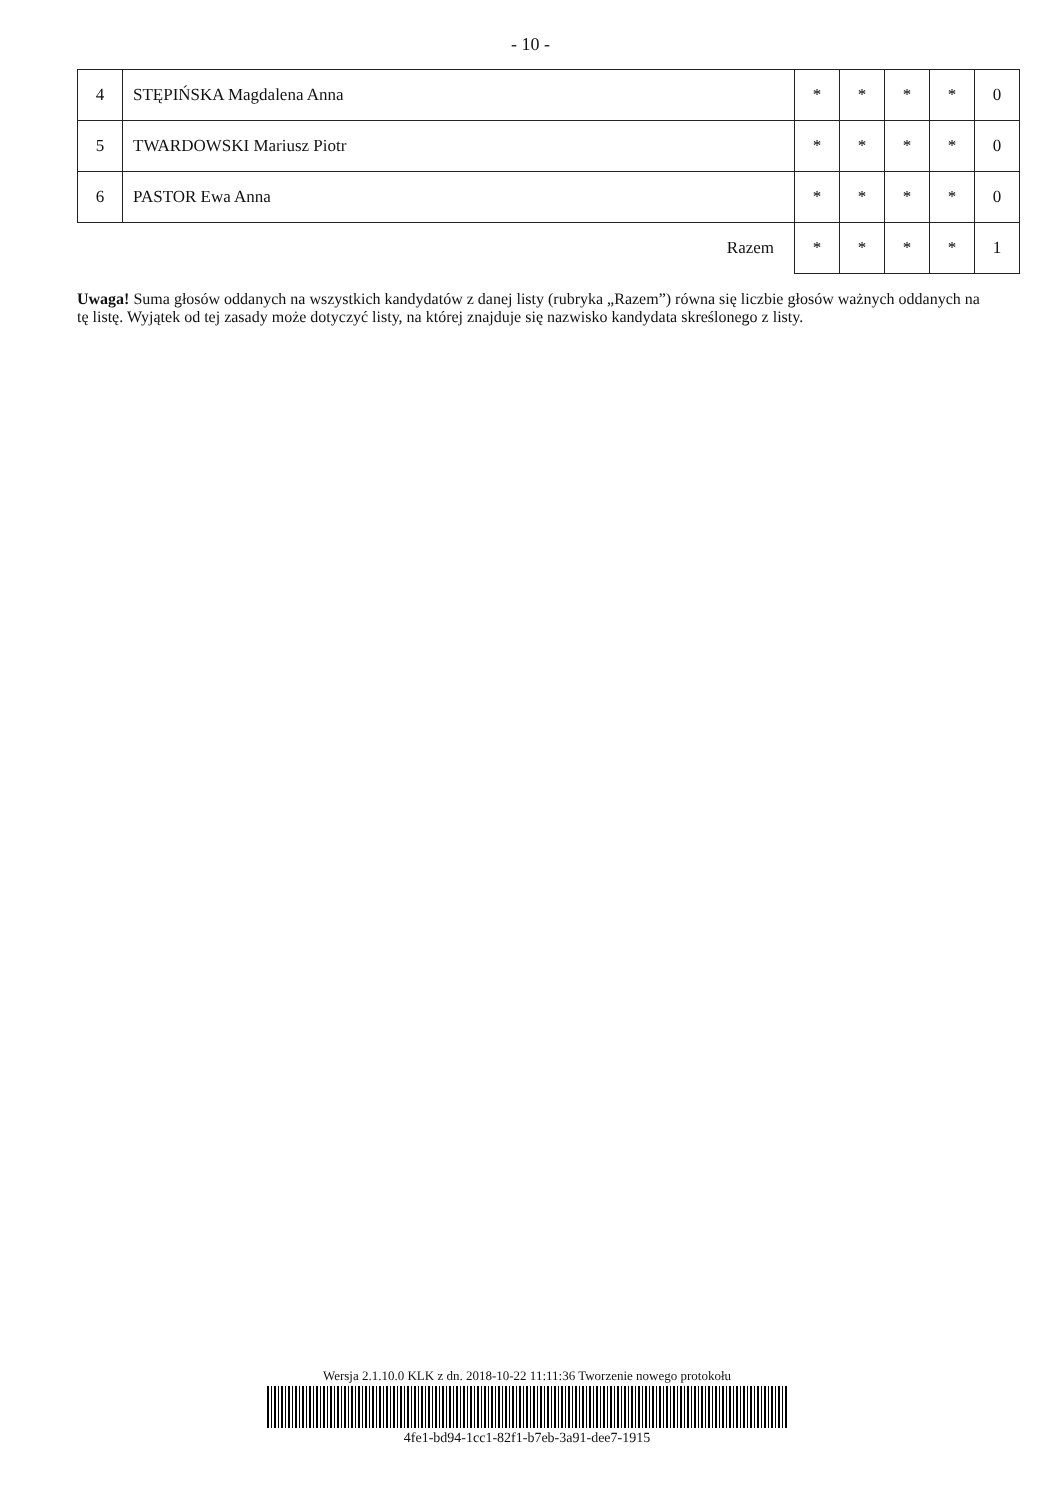- 10 -
| 4 | STĘPIŃSKA Magdalena Anna | * | * | * | * | 0 |
| 5 | TWARDOWSKI Mariusz Piotr | * | * | * | * | 0 |
| 6 | PASTOR Ewa Anna | * | * | * | * | 0 |
| Razem | | * | * | * | * | 1 |
Uwaga! Suma głosów oddanych na wszystkich kandydatów z danej listy (rubryka „Razem”) równa się liczbie głosów ważnych oddanych na tę listę. Wyjątek od tej zasady może dotyczyć listy, na której znajduje się nazwisko kandydata skreślonego z listy.
Wersja 2.1.10.0 KLK z dn. 2018-10-22 11:11:36 Tworzenie nowego protokołu
4fe1-bd94-1cc1-82f1-b7eb-3a91-dee7-1915